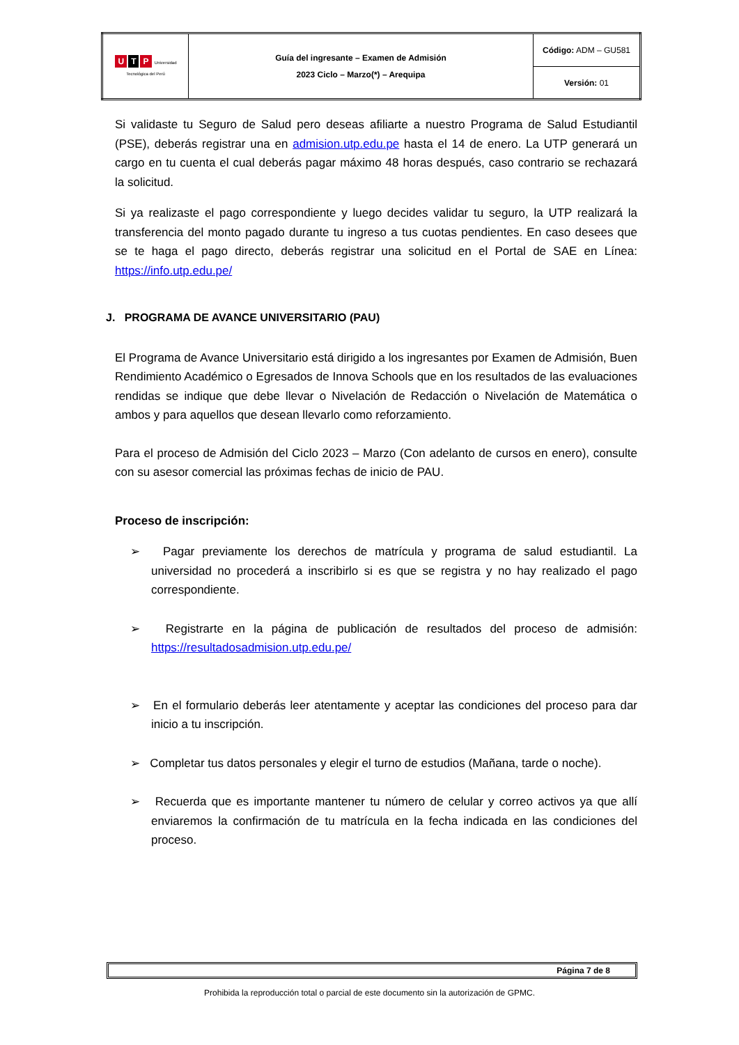| U T P Universidad Tecnológica del Perú | Guía del ingresante – Examen de Admisión 2023 Ciclo – Marzo(*) – Arequipa | Código: ADM – GU581 |
| | | Versión: 01 |
Si validaste tu Seguro de Salud pero deseas afiliarte a nuestro Programa de Salud Estudiantil (PSE), deberás registrar una en admision.utp.edu.pe hasta el 14 de enero. La UTP generará un cargo en tu cuenta el cual deberás pagar máximo 48 horas después, caso contrario se rechazará la solicitud.
Si ya realizaste el pago correspondiente y luego decides validar tu seguro, la UTP realizará la transferencia del monto pagado durante tu ingreso a tus cuotas pendientes. En caso desees que se te haga el pago directo, deberás registrar una solicitud en el Portal de SAE en Línea: https://info.utp.edu.pe/
J. PROGRAMA DE AVANCE UNIVERSITARIO (PAU)
El Programa de Avance Universitario está dirigido a los ingresantes por Examen de Admisión, Buen Rendimiento Académico o Egresados de Innova Schools que en los resultados de las evaluaciones rendidas se indique que debe llevar o Nivelación de Redacción o Nivelación de Matemática o ambos y para aquellos que desean llevarlo como reforzamiento.
Para el proceso de Admisión del Ciclo 2023 – Marzo (Con adelanto de cursos en enero), consulte con su asesor comercial las próximas fechas de inicio de PAU.
Proceso de inscripción:
➢ Pagar previamente los derechos de matrícula y programa de salud estudiantil. La universidad no procederá a inscribirlo si es que se registra y no hay realizado el pago correspondiente.
➢ Registrarte en la página de publicación de resultados del proceso de admisión: https://resultadosadmision.utp.edu.pe/
➢ En el formulario deberás leer atentamente y aceptar las condiciones del proceso para dar inicio a tu inscripción.
➢ Completar tus datos personales y elegir el turno de estudios (Mañana, tarde o noche).
➢ Recuerda que es importante mantener tu número de celular y correo activos ya que allí enviaremos la confirmación de tu matrícula en la fecha indicada en las condiciones del proceso.
Página 7 de 8
Prohibida la reproducción total o parcial de este documento sin la autorización de GPMC.